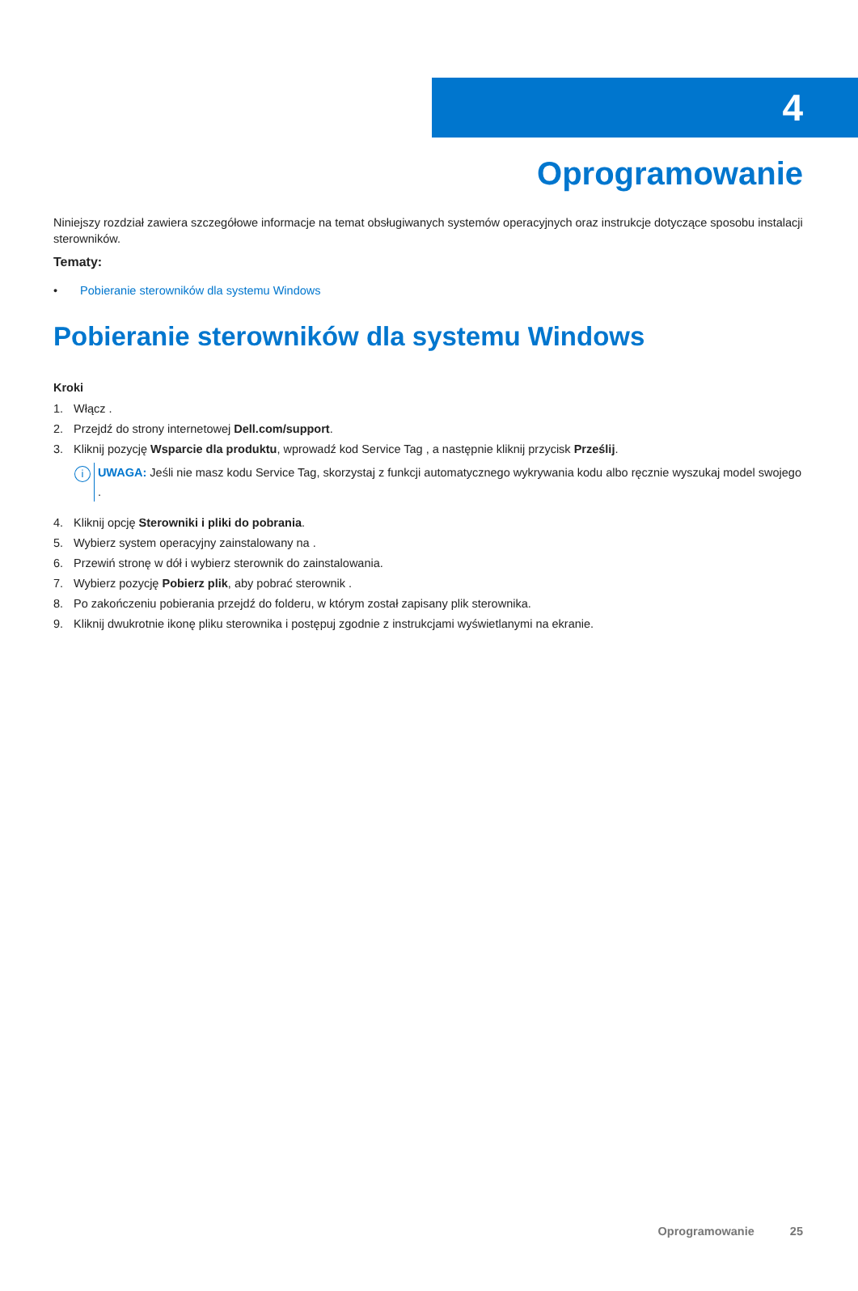4
Oprogramowanie
Niniejszy rozdział zawiera szczegółowe informacje na temat obsługiwanych systemów operacyjnych oraz instrukcje dotyczące sposobu instalacji sterowników.
Tematy:
• Pobieranie sterowników dla systemu Windows
Pobieranie sterowników dla systemu Windows
Kroki
1. Włącz .
2. Przejdź do strony internetowej Dell.com/support.
3. Kliknij pozycję Wsparcie dla produktu, wprowadź kod Service Tag , a następnie kliknij przycisk Prześlij.
i
UWAGA: Jeśli nie masz kodu Service Tag, skorzystaj z funkcji automatycznego wykrywania kodu albo ręcznie wyszukaj model swojego .
4. Kliknij opcję Sterowniki i pliki do pobrania.
5. Wybierz system operacyjny zainstalowany na .
6. Przewiń stronę w dół i wybierz sterownik do zainstalowania.
7. Wybierz pozycję Pobierz plik, aby pobrać sterownik .
8. Po zakończeniu pobierania przejdź do folderu, w którym został zapisany plik sterownika.
9. Kliknij dwukrotnie ikonę pliku sterownika i postępuj zgodnie z instrukcjami wyświetlanymi na ekranie.
Oprogramowanie 25